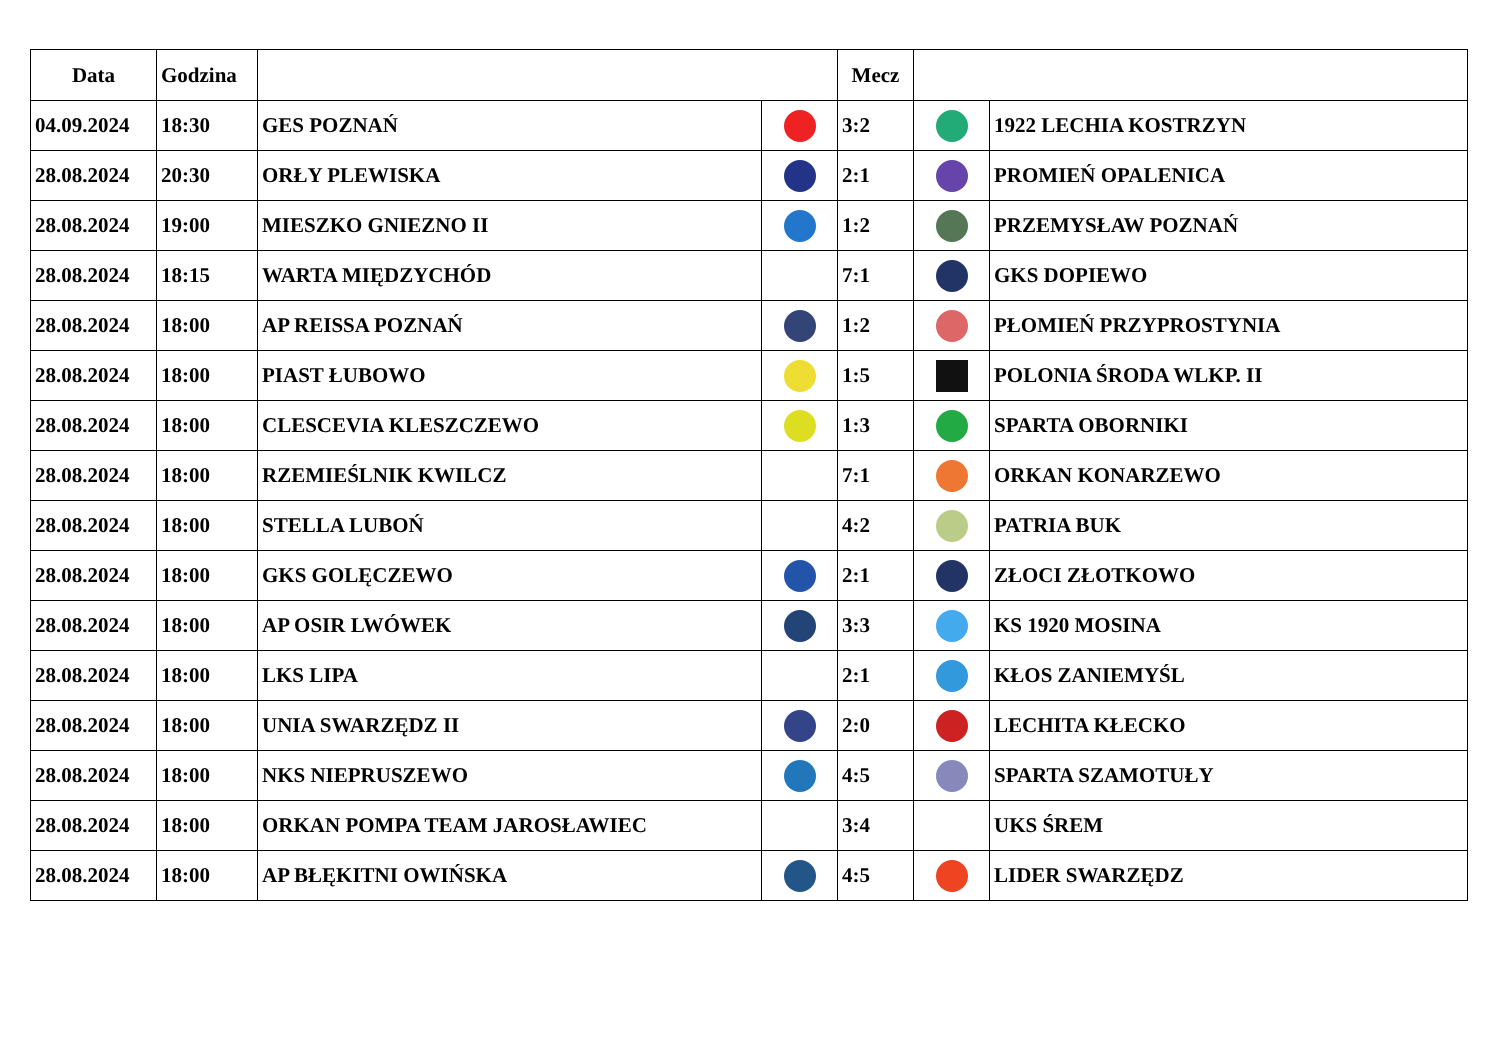| Data | Godzina | | | Mecz | | |
| --- | --- | --- | --- | --- | --- | --- |
| 04.09.2024 | 18:30 | GES POZNAŃ | | 3:2 | | 1922 LECHIA KOSTRZYN |
| 28.08.2024 | 20:30 | ORŁY PLEWISKA | | 2:1 | | PROMIEŃ OPALENICA |
| 28.08.2024 | 19:00 | MIESZKO GNIEZNO II | | 1:2 | | PRZEMYSŁAW POZNAŃ |
| 28.08.2024 | 18:15 | WARTA MIĘDZYCHÓD | | 7:1 | | GKS DOPIEWO |
| 28.08.2024 | 18:00 | AP REISSA POZNAŃ | | 1:2 | | PŁOMIEŃ PRZYPROSTYNIA |
| 28.08.2024 | 18:00 | PIAST ŁUBOWO | | 1:5 | | POLONIA ŚRODA WLKP. II |
| 28.08.2024 | 18:00 | CLESCEVIA KLESZCZEWO | | 1:3 | | SPARTA OBORNIKI |
| 28.08.2024 | 18:00 | RZEMIEŚLNIK KWILCZ | | 7:1 | | ORKAN KONARZEWO |
| 28.08.2024 | 18:00 | STELLA LUBOŃ | | 4:2 | | PATRIA BUK |
| 28.08.2024 | 18:00 | GKS GOLĘCZEWO | | 2:1 | | ZŁOCI ZŁOTKOWO |
| 28.08.2024 | 18:00 | AP OSIR LWÓWEK | | 3:3 | | KS 1920 MOSINA |
| 28.08.2024 | 18:00 | LKS LIPA | | 2:1 | | KŁOS ZANIEMYŚL |
| 28.08.2024 | 18:00 | UNIA SWARZĘDZ II | | 2:0 | | LECHITA KŁECKO |
| 28.08.2024 | 18:00 | NKS NIEPRUSZEWO | | 4:5 | | SPARTA SZAMOTUŁY |
| 28.08.2024 | 18:00 | ORKAN POMPA TEAM JAROSŁAWIEC | | 3:4 | | UKS ŚREM |
| 28.08.2024 | 18:00 | AP BŁĘKITNI OWIŃSKA | | 4:5 | | LIDER SWARZĘDZ |